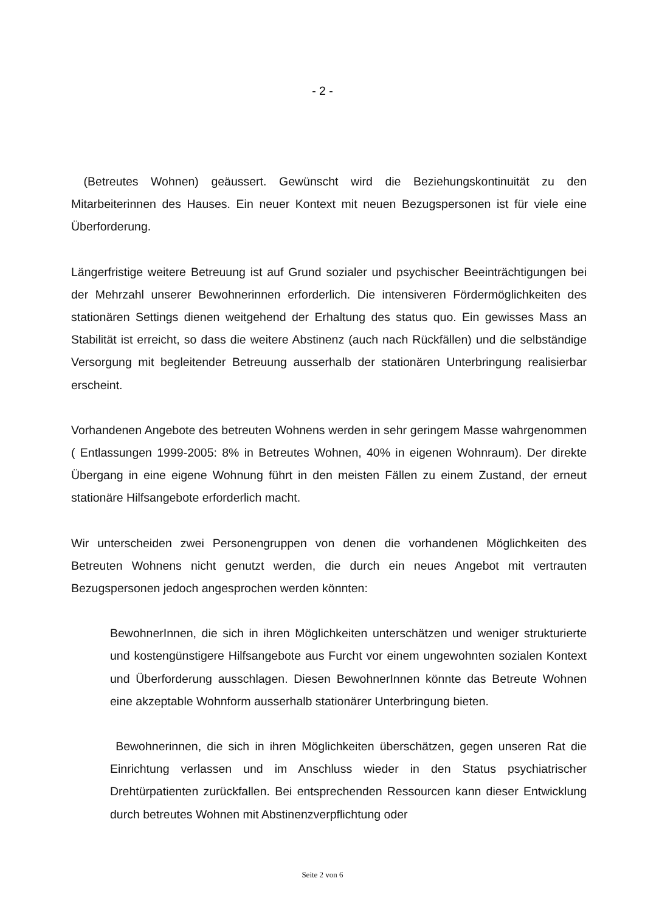- 2 -
(Betreutes Wohnen) geäussert. Gewünscht wird die Beziehungskontinuität zu den Mitarbeiterinnen des Hauses. Ein neuer Kontext mit neuen Bezugspersonen ist für viele eine Überforderung.
Längerfristige weitere Betreuung ist auf Grund sozialer und psychischer Beeinträchtigungen bei der Mehrzahl unserer Bewohnerinnen erforderlich. Die intensiveren Fördermöglichkeiten des stationären Settings dienen weitgehend der Erhaltung des status quo. Ein gewisses Mass an Stabilität ist erreicht, so dass die weitere Abstinenz (auch nach Rückfällen) und die selbständige Versorgung mit begleitender Betreuung ausserhalb der stationären Unterbringung realisierbar erscheint.
Vorhandenen Angebote des betreuten Wohnens werden in sehr geringem Masse wahrgenommen ( Entlassungen 1999-2005: 8% in Betreutes Wohnen, 40% in eigenen Wohnraum). Der direkte Übergang in eine eigene Wohnung führt in den meisten Fällen zu einem Zustand, der erneut stationäre Hilfsangebote erforderlich macht.
Wir unterscheiden zwei Personengruppen von denen die vorhandenen Möglichkeiten des Betreuten Wohnens nicht genutzt werden, die durch ein neues Angebot mit vertrauten Bezugspersonen jedoch angesprochen werden könnten:
BewohnerInnen, die sich in ihren Möglichkeiten unterschätzen und weniger strukturierte und kostengünstigere Hilfsangebote aus Furcht vor einem ungewohnten sozialen Kontext und Überforderung ausschlagen. Diesen BewohnerInnen könnte das Betreute Wohnen eine akzeptable Wohnform ausserhalb stationärer Unterbringung bieten.
Bewohnerinnen, die sich in ihren Möglichkeiten überschätzen, gegen unseren Rat die Einrichtung verlassen und im Anschluss wieder in den Status psychiatrischer Drehtürpatienten zurückfallen. Bei entsprechenden Ressourcen kann dieser Entwicklung durch betreutes Wohnen mit Abstinenzverpflichtung oder
Seite 2 von 6